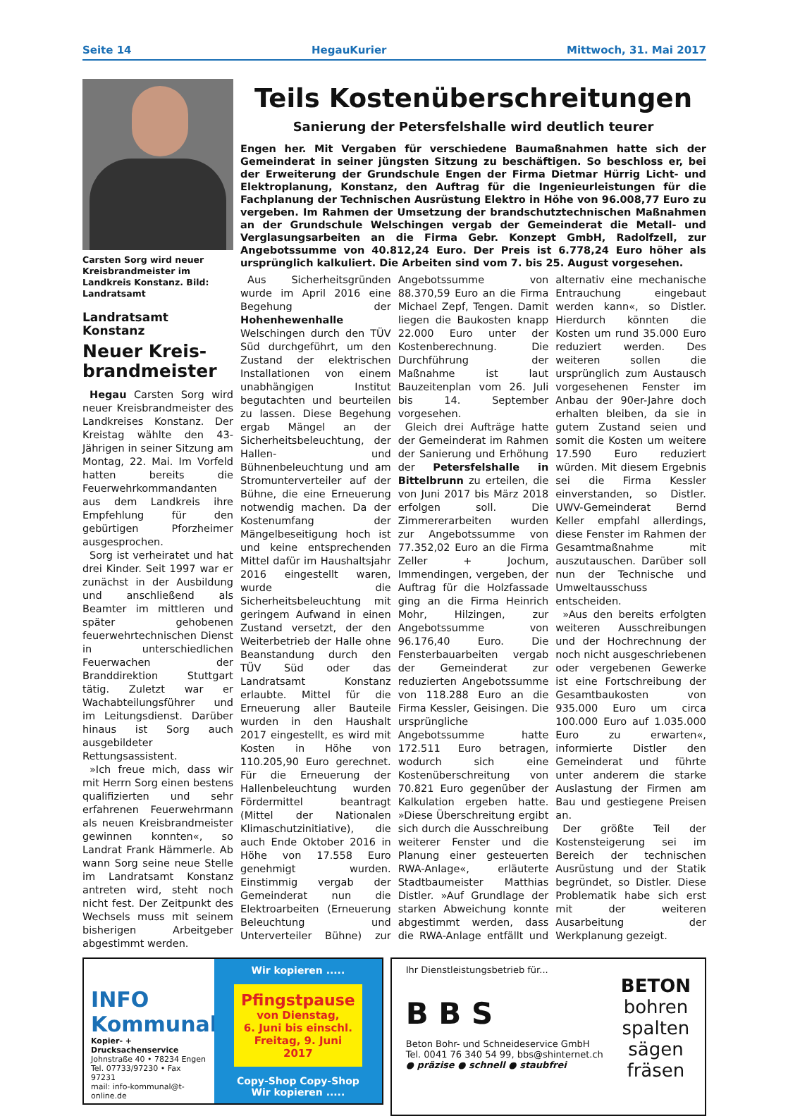Seite 14 HegauKurier Mittwoch, 31. Mai 2017
Carsten Sorg wird neuer Kreisbrandmeister im Landkreis Konstanz. Bild: Landratsamt
Landratsamt Konstanz
Neuer Kreis-
brandmeister
Hegau Carsten Sorg wird neuer Kreisbrandmeister des Landkreises Konstanz. Der Kreistag wählte den 43-Jährigen in seiner Sitzung am Montag, 22. Mai. Im Vorfeld hatten bereits die Feuerwehrkommandanten aus dem Landkreis ihre Empfehlung für den gebürtigen Pforzheimer ausgesprochen.
Sorg ist verheiratet und hat drei Kinder. Seit 1997 war er zunächst in der Ausbildung und anschließend als Beamter im mittleren und später gehobenen feuerwehrtechnischen Dienst in unterschiedlichen Feuerwachen der Branddirektion Stuttgart tätig. Zuletzt war er Wachabteilungsführer und im Leitungsdienst. Darüber hinaus ist Sorg auch ausgebildeter Rettungsassistent.
»Ich freue mich, dass wir mit Herrn Sorg einen bestens qualifizierten und sehr erfahrenen Feuerwehrmann als neuen Kreisbrandmeister gewinnen konnten«, so Landrat Frank Hämmerle. Ab wann Sorg seine neue Stelle im Landratsamt Konstanz antreten wird, steht noch nicht fest. Der Zeitpunkt des Wechsels muss mit seinem bisherigen Arbeitgeber abgestimmt werden.
Teils Kostenüberschreitungen
Sanierung der Petersfelshalle wird deutlich teurer
Engen her. Mit Vergaben für verschiedene Baumaßnahmen hatte sich der Gemeinderat in seiner jüngsten Sitzung zu beschäftigen. So beschloss er, bei der Erweiterung der Grundschule Engen der Firma Dietmar Hürrig Licht- und Elektroplanung, Konstanz, den Auftrag für die Ingenieurleistungen für die Fachplanung der Technischen Ausrüstung Elektro in Höhe von 96.008,77 Euro zu vergeben. Im Rahmen der Umsetzung der brandschutztechnischen Maßnahmen an der Grundschule Welschingen vergab der Gemeinderat die Metall- und Verglasungsarbeiten an die Firma Gebr. Konzept GmbH, Radolfzell, zur Angebotssumme von 40.812,24 Euro. Der Preis ist 6.778,24 Euro höher als ursprünglich kalkuliert. Die Arbeiten sind vom 7. bis 25. August vorgesehen.
Aus Sicherheitsgründen wurde im April 2016 eine Begehung der Hohenhewenhalle Welschingen durch den TÜV Süd durchgeführt, um den Zustand der elektrischen Installationen von einem unabhängigen Institut begutachten und beurteilen zu lassen. Diese Begehung ergab Mängel an der Sicherheitsbeleuchtung, der Hallen- und Bühnenbeleuchtung und am Stromunterverteiler auf der Bühne, die eine Erneuerung notwendig machen. Da der Kostenumfang der Mängelbeseitigung hoch ist und keine entsprechenden Mittel dafür im Haushaltsjahr 2016 eingestellt waren, wurde die Sicherheitsbeleuchtung mit geringem Aufwand in einen Zustand versetzt, der den Weiterbetrieb der Halle ohne Beanstandung durch den TÜV Süd oder das Landratsamt Konstanz erlaubte. Mittel für die Erneuerung aller Bauteile wurden in den Haushalt 2017 eingestellt, es wird mit Kosten in Höhe von 110.205,90 Euro gerechnet. Für die Erneuerung der Hallenbeleuchtung wurden Fördermittel beantragt (Mittel der Nationalen Klimaschutzinitiative), die auch Ende Oktober 2016 in Höhe von 17.558 Euro genehmigt wurden. Einstimmig vergab der Gemeinderat nun die Elektroarbeiten (Erneuerung Beleuchtung und Unterverteiler Bühne) zur Angebotssumme von 88.370,59 Euro an die Firma Michael Zepf, Tengen. Damit liegen die Baukosten knapp 22.000 Euro unter der Kostenberechnung. Die Durchführung der Maßnahme ist laut Bauzeitenplan vom 26. Juli bis 14. September vorgesehen.
Gleich drei Aufträge hatte der Gemeinderat im Rahmen der Sanierung und Erhöhung der Petersfelshalle in Bittelbrunn zu erteilen, die von Juni 2017 bis März 2018 erfolgen soll. Die Zimmererarbeiten wurden zur Angebotssumme von 77.352,02 Euro an die Firma Zeller + Jochum, Immendingen, vergeben, der Auftrag für die Holzfassade ging an die Firma Heinrich Mohr, Hilzingen, zur Angebotssumme von 96.176,40 Euro. Die Fensterbauarbeiten vergab der Gemeinderat zur reduzierten Angebotssumme von 118.288 Euro an die Firma Kessler, Geisingen. Die ursprüngliche Angebotssumme hatte 172.511 Euro betragen, wodurch sich eine Kostenüberschreitung von 70.821 Euro gegenüber der Kalkulation ergeben hatte. »Diese Überschreitung ergibt sich durch die Ausschreibung weiterer Fenster und die Planung einer gesteuerten RWA-Anlage«, erläuterte Stadtbaumeister Matthias Distler. »Auf Grundlage der starken Abweichung konnte abgestimmt werden, dass die RWA-Anlage entfällt und alternativ eine mechanische Entrauchung eingebaut werden kann«, so Distler. Hierdurch könnten die Kosten um rund 35.000 Euro reduziert werden. Des weiteren sollen die ursprünglich zum Austausch vorgesehenen Fenster im Anbau der 90er-Jahre doch erhalten bleiben, da sie in gutem Zustand seien und somit die Kosten um weitere 17.590 Euro reduziert würden. Mit diesem Ergebnis sei die Firma Kessler einverstanden, so Distler. UWV-Gemeinderat Bernd Keller empfahl allerdings, diese Fenster im Rahmen der Gesamtmaßnahme mit auszutauschen. Darüber soll nun der Technische und Umweltausschuss entscheiden.
»Aus den bereits erfolgten weiteren Ausschreibungen und der Hochrechnung der noch nicht ausgeschriebenen oder vergebenen Gewerke ist eine Fortschreibung der Gesamtbaukosten von 935.000 Euro um circa 100.000 Euro auf 1.035.000 Euro zu erwarten«, informierte Distler den Gemeinderat und führte unter anderem die starke Auslastung der Firmen am Bau und gestiegene Preisen an.
Der größte Teil der Kostensteigerung sei im Bereich der technischen Ausrüstung und der Statik begründet, so Distler. Diese Problematik habe sich erst mit der weiteren Ausarbeitung der Werkplanung gezeigt.
INFO
Kommunal
Kopier- + Drucksachenservice
Johnstraße 40 • 78234 Engen
Tel. 07733/97230 • Fax 97231
mail: info-kommunal@t-online.de
Wir kopieren .....
Pfingstpause
von Dienstag,
6. Juni bis einschl.
Freitag, 9. Juni 2017
Copy-Shop Copy-Shop
Wir kopieren .....
Ihr Dienstleistungsbetrieb für...
B B S
BETON
bohren
spalten
sägen
fräsen
Beton Bohr- und Schneideservice GmbH
Tel. 0041 76 340 54 99, bbs@shinternet.ch
● präzise ● schnell ● staubfrei